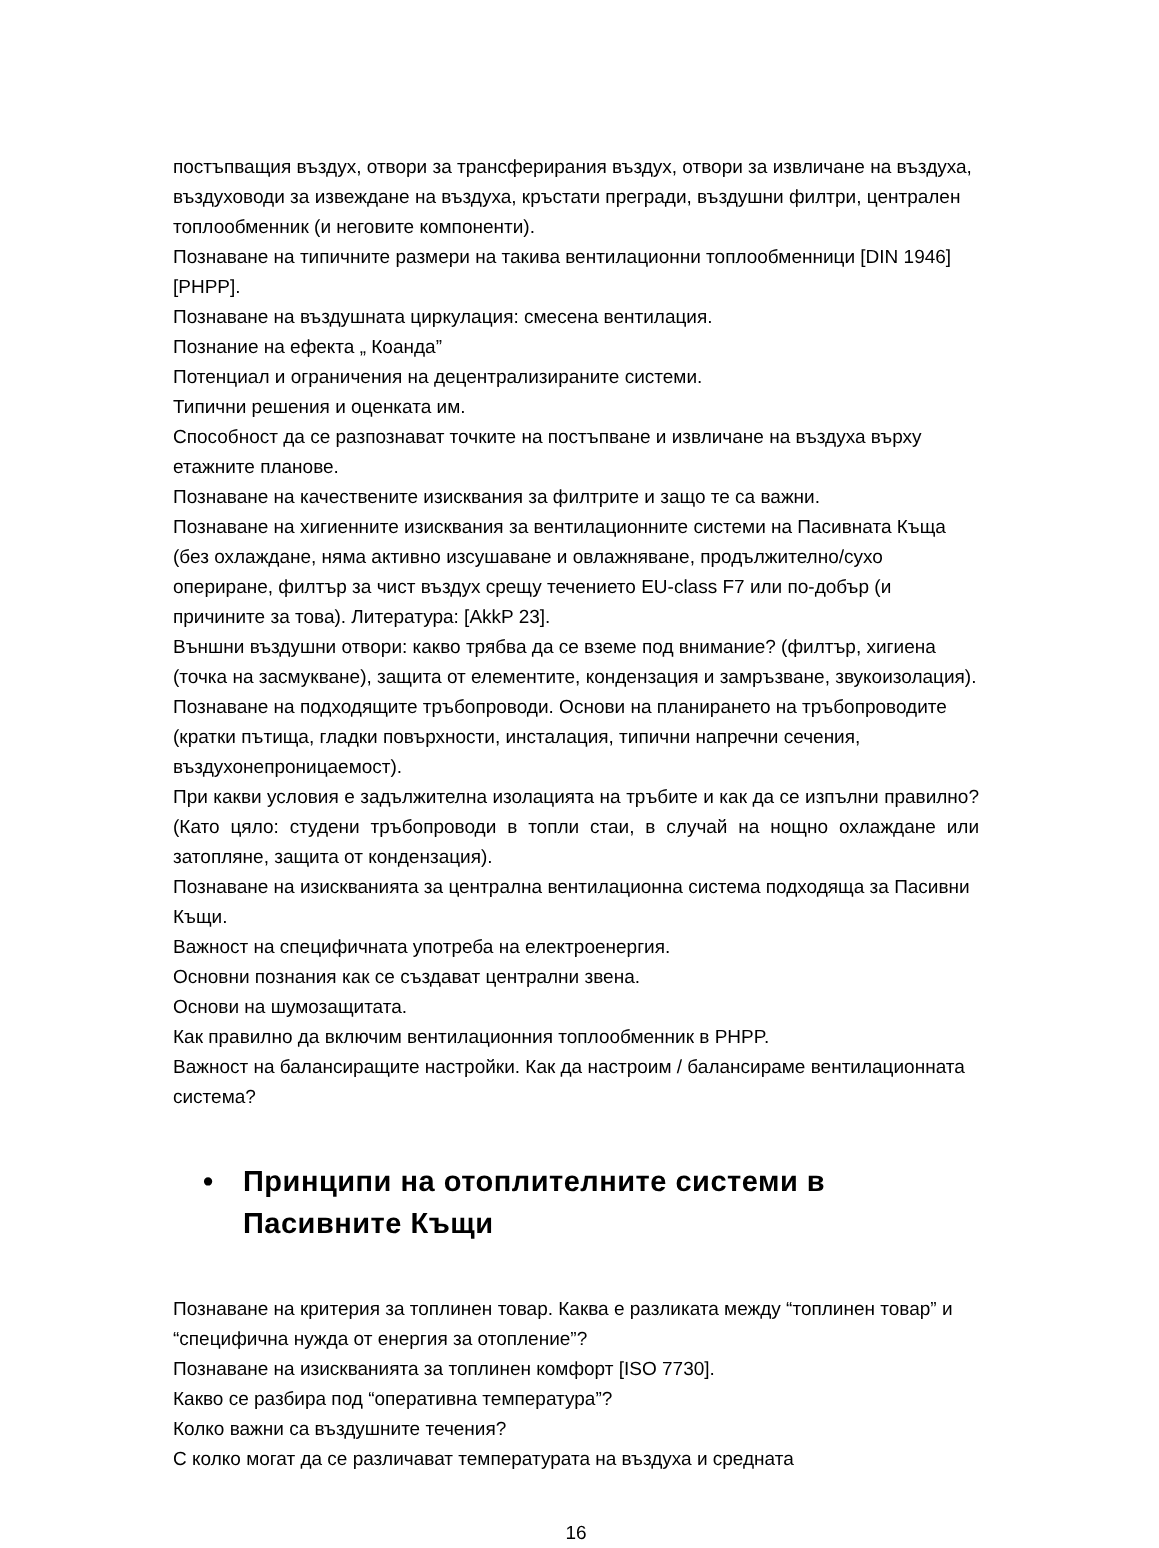постъпващия въздух, отвори за трансферирания въздух, отвори за извличане на въздуха, въздуховоди за извеждане на въздуха, кръстати прегради, въздушни филтри, централен топлообменник (и неговите компоненти).
Познаване на типичните размери на такива вентилационни топлообменници [DIN 1946] [PHPP].
Познаване на въздушната циркулация: смесена вентилация.
Познание на ефекта „ Коанда”
Потенциал и ограничения на децентрализираните системи.
Типични решения и оценката им.
Способност да се разпознават точките на постъпване и извличане на въздуха върху етажните планове.
Познаване на качествените изисквания за филтрите и защо те са важни.
Познаване на хигиенните изисквания за вентилационните системи на Пасивната Къща (без охлаждане, няма активно изсушаване и овлажняване, продължително/сухо опериране, филтър за чист въздух срещу течението EU-class F7 или по-добър (и причините за това). Литература: [AkkP 23].
Външни въздушни отвори: какво трябва да се вземе под внимание? (филтър, хигиена (точка на засмукване), защита от елементите, кондензация и замръзване, звукоизолация). Познаване на подходящите тръбопроводи. Основи на планирането на тръбопроводите (кратки пътища, гладки повърхности, инсталация, типични напречни сечения, въздухонепроницаемост).
При какви условия е задължителна изолацията на тръбите и как да се изпълни правилно? (Като цяло: студени тръбопроводи в топли стаи, в случай на нощно охлаждане или затопляне, защита от кондензация).
Познаване на изискванията за централна вентилационна система подходяща за Пасивни Къщи.
Важност на специфичната употреба на електроенергия.
Основни познания как се създават централни звена.
Основи на шумозащитата.
Как правилно да включим вентилационния топлообменник в PHPP.
Важност на балансиращите настройки. Как да настроим / балансираме вентилационната система?
• Принципи на отоплителните системи в Пасивните Къщи
Познаване на критерия за топлинен товар. Каква е разликата между “топлинен товар” и “специфична нужда от енергия за отопление”?
Познаване на изискванията за топлинен комфорт [ISO 7730].
Какво се разбира под “оперативна температура”?
Колко важни са въздушните течения?
С колко могат да се различават температурата на въздуха и средната
16